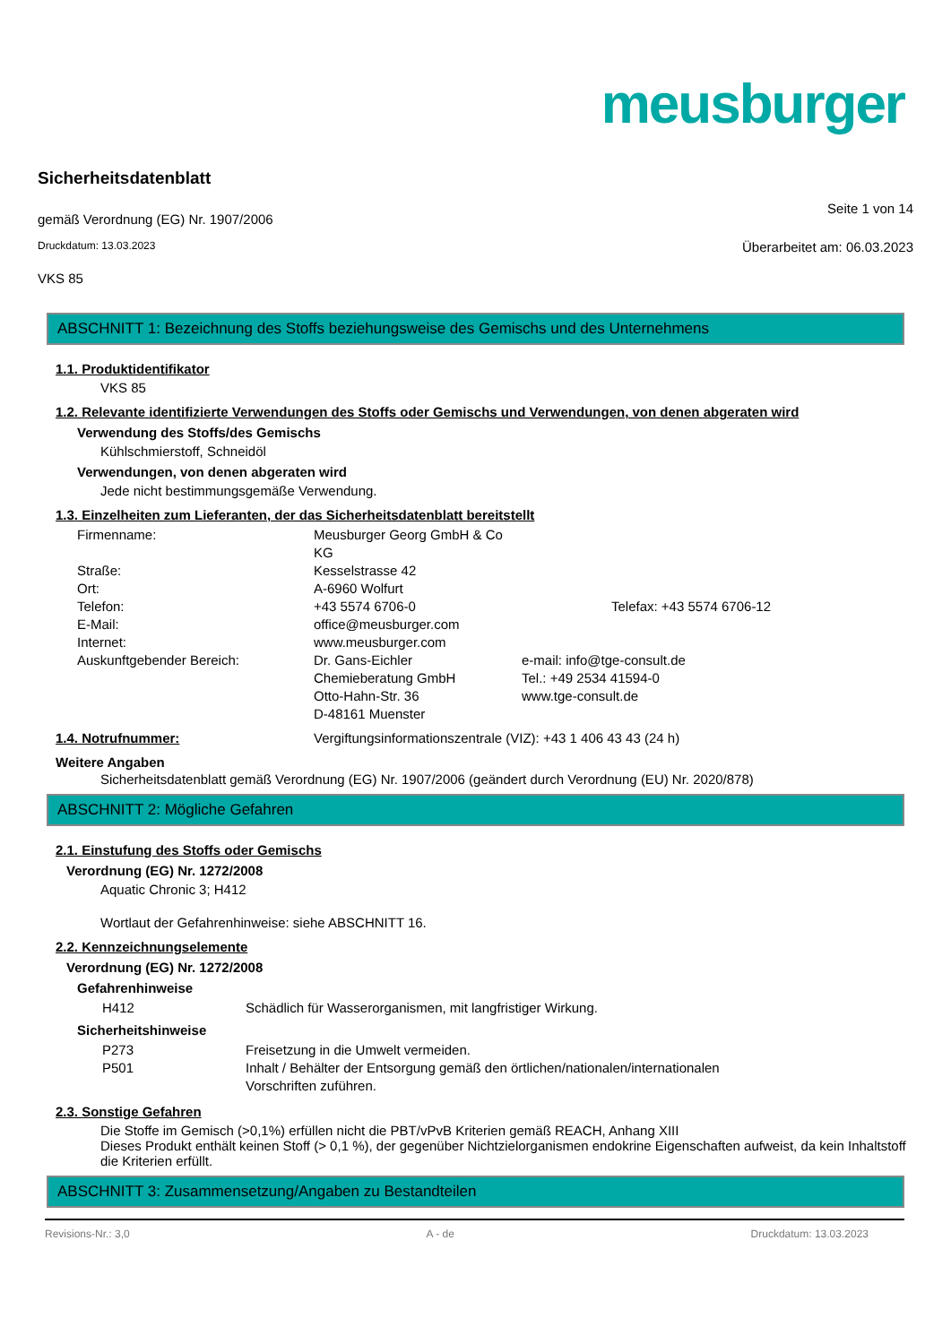meusburger
Sicherheitsdatenblatt
gemäß Verordnung (EG) Nr. 1907/2006
Seite 1 von 14
Druckdatum: 13.03.2023
Überarbeitet am: 06.03.2023
VKS 85
ABSCHNITT 1: Bezeichnung des Stoffs beziehungsweise des Gemischs und des Unternehmens
1.1. Produktidentifikator
VKS 85
1.2. Relevante identifizierte Verwendungen des Stoffs oder Gemischs und Verwendungen, von denen abgeraten wird
Verwendung des Stoffs/des Gemischs
Kühlschmierstoff, Schneidöl
Verwendungen, von denen abgeraten wird
Jede nicht bestimmungsgemäße Verwendung.
1.3. Einzelheiten zum Lieferanten, der das Sicherheitsdatenblatt bereitstellt
Firmenname:
Meusburger Georg GmbH & Co KG
Straße:
Kesselstrasse 42
Ort:
A-6960 Wolfurt
Telefon:
+43 5574 6706-0
Telefax: +43 5574 6706-12
E-Mail:
office@meusburger.com
Internet:
www.meusburger.com
Auskunftgebender Bereich:
Dr. Gans-Eichler
Chemieberatung GmbH
Otto-Hahn-Str. 36
D-48161 Muenster
e-mail: info@tge-consult.de
Tel.: +49 2534 41594-0
www.tge-consult.de
1.4. Notrufnummer: Vergiftungsinformationszentrale (VIZ): +43 1 406 43 43 (24 h)
Weitere Angaben
Sicherheitsdatenblatt gemäß Verordnung (EG) Nr. 1907/2006 (geändert durch Verordnung (EU) Nr. 2020/878)
ABSCHNITT 2: Mögliche Gefahren
2.1. Einstufung des Stoffs oder Gemischs
Verordnung (EG) Nr. 1272/2008
Aquatic Chronic 3; H412
Wortlaut der Gefahrenhinweise: siehe ABSCHNITT 16.
2.2. Kennzeichnungselemente
Verordnung (EG) Nr. 1272/2008
Gefahrenhinweise
H412
Schädlich für Wasserorganismen, mit langfristiger Wirkung.
Sicherheitshinweise
P273
Freisetzung in die Umwelt vermeiden.
P501
Inhalt / Behälter der Entsorgung gemäß den örtlichen/nationalen/internationalen Vorschriften zuführen.
2.3. Sonstige Gefahren
Die Stoffe im Gemisch (>0,1%) erfüllen nicht die PBT/vPvB Kriterien gemäß REACH, Anhang XIII
Dieses Produkt enthält keinen Stoff (> 0,1 %), der gegenüber Nichtzielorganismen endokrine Eigenschaften aufweist, da kein Inhaltstoff die Kriterien erfüllt.
ABSCHNITT 3: Zusammensetzung/Angaben zu Bestandteilen
Revisions-Nr.: 3,0 A - de Druckdatum: 13.03.2023